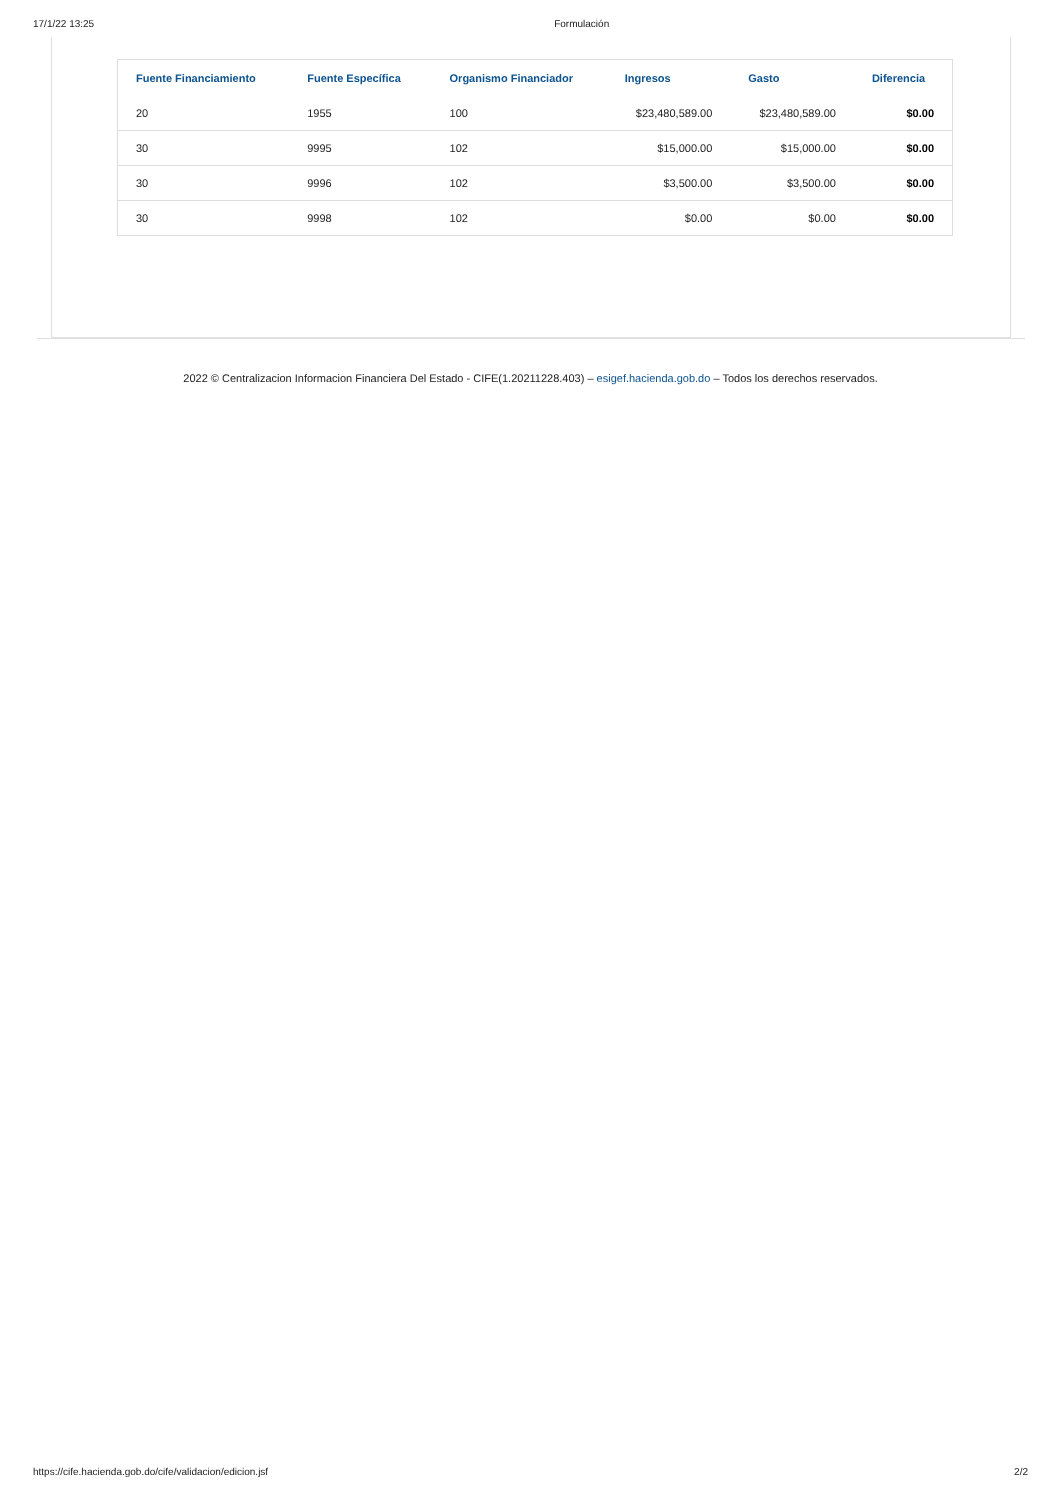17/1/22 13:25 Formulación
| Fuente Financiamiento | Fuente Específica | Organismo Financiador | Ingresos | Gasto | Diferencia |
| --- | --- | --- | --- | --- | --- |
| 20 | 1955 | 100 | $23,480,589.00 | $23,480,589.00 | $0.00 |
| 30 | 9995 | 102 | $15,000.00 | $15,000.00 | $0.00 |
| 30 | 9996 | 102 | $3,500.00 | $3,500.00 | $0.00 |
| 30 | 9998 | 102 | $0.00 | $0.00 | $0.00 |
2022 © Centralizacion Informacion Financiera Del Estado - CIFE(1.20211228.403) – esigef.hacienda.gob.do – Todos los derechos reservados.
https://cife.hacienda.gob.do/cife/validacion/edicion.jsf 2/2